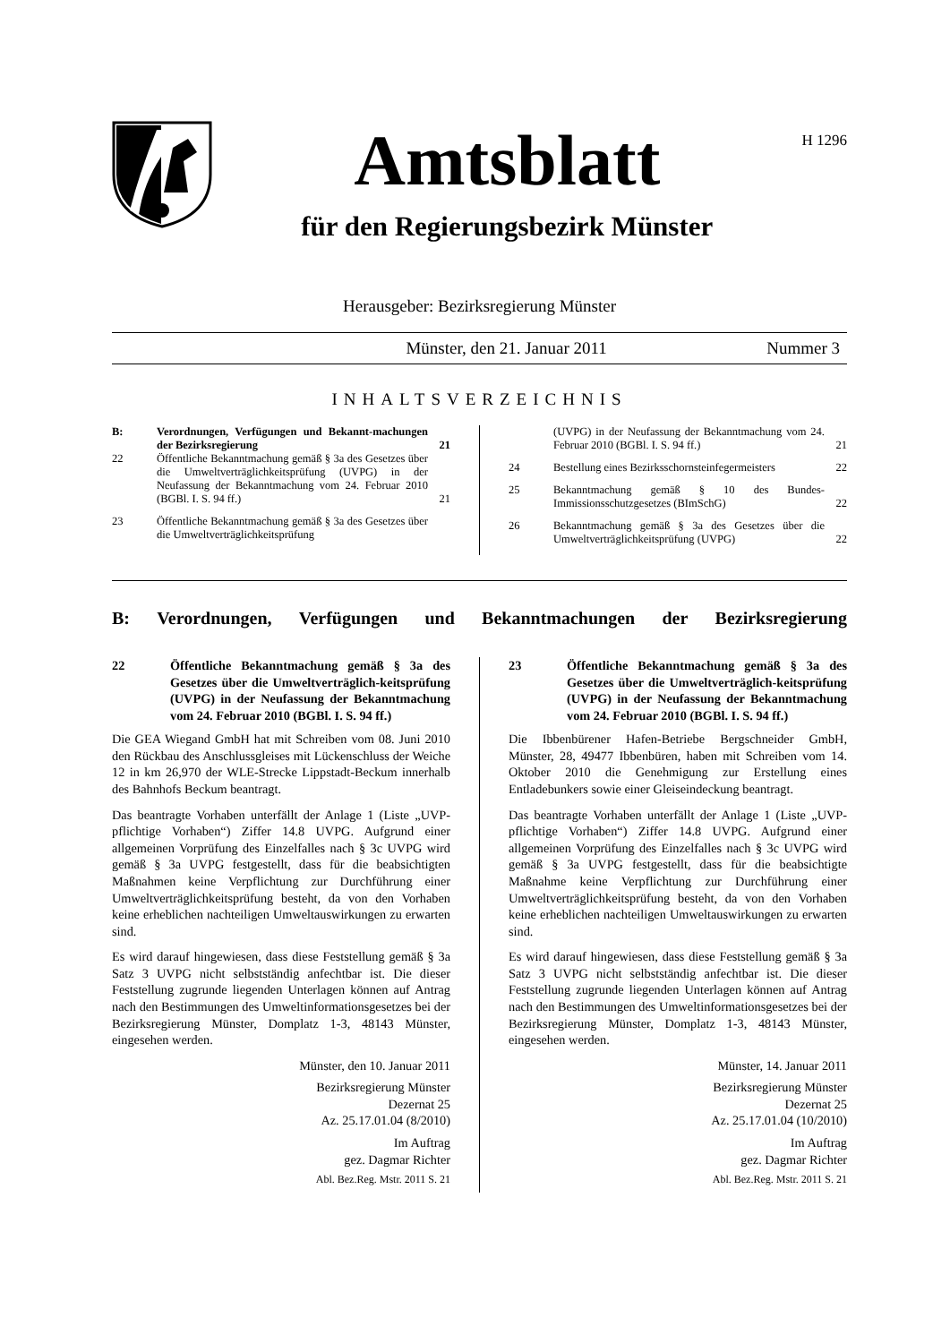Amtsblatt
für den Regierungsbezirk Münster
H 1296
Herausgeber: Bezirksregierung Münster
Münster, den 21. Januar 2011 Nummer 3
INHALTSVERZEICHNIS
B: Verordnungen, Verfügungen und Bekannt-machungen der Bezirksregierung 21
22 Öffentliche Bekanntmachung gemäß § 3a des Gesetzes über die Umweltverträglichkeitsprüfung (UVPG) in der Neufassung der Bekanntmachung vom 24. Februar 2010 (BGBl. I. S. 94 ff.) 21
23 Öffentliche Bekanntmachung gemäß § 3a des Gesetzes über die Umweltverträglichkeitsprüfung
(UVPG) in der Neufassung der Bekanntmachung vom 24. Februar 2010 (BGBl. I. S. 94 ff.) 21
24 Bestellung eines Bezirksschornsteinfegermeisters 22
25 Bekanntmachung gemäß § 10 des Bundes-Immissionsschutzgesetzes (BImSchG) 22
26 Bekanntmachung gemäß § 3a des Gesetzes über die Umweltverträglichkeitsprüfung (UVPG) 22
B: Verordnungen, Verfügungen und Bekanntmachungen der Bezirksregierung
22 Öffentliche Bekanntmachung gemäß § 3a des Gesetzes über die Umweltverträglich-keitsprüfung (UVPG) in der Neufassung der Bekanntmachung vom 24. Februar 2010 (BGBl. I. S. 94 ff.)
Die GEA Wiegand GmbH hat mit Schreiben vom 08. Juni 2010 den Rückbau des Anschlussgleises mit Lückenschluss der Weiche 12 in km 26,970 der WLE-Strecke Lippstadt-Beckum innerhalb des Bahnhofs Beckum beantragt.
Das beantragte Vorhaben unterfällt der Anlage 1 (Liste „UVP-pflichtige Vorhaben“) Ziffer 14.8 UVPG. Aufgrund einer allgemeinen Vorprüfung des Einzelfalles nach § 3c UVPG wird gemäß § 3a UVPG festgestellt, dass für die beabsichtigten Maßnahmen keine Verpflichtung zur Durchführung einer Umweltverträglichkeitsprüfung besteht, da von den Vorhaben keine erheblichen nachteiligen Umweltauswirkungen zu erwarten sind.
Es wird darauf hingewiesen, dass diese Feststellung gemäß § 3a Satz 3 UVPG nicht selbstständig anfechtbar ist. Die dieser Feststellung zugrunde liegenden Unterlagen können auf Antrag nach den Bestimmungen des Umweltinformationsgesetzes bei der Bezirksregierung Münster, Domplatz 1-3, 48143 Münster, eingesehen werden.
Münster, den 10. Januar 2011
Bezirksregierung Münster
Dezernat 25
Az. 25.17.01.04 (8/2010)
Im Auftrag
gez. Dagmar Richter
Abl. Bez.Reg. Mstr. 2011 S. 21
23 Öffentliche Bekanntmachung gemäß § 3a des Gesetzes über die Umweltverträglich-keitsprüfung (UVPG) in der Neufassung der Bekanntmachung vom 24. Februar 2010 (BGBl. I. S. 94 ff.)
Die Ibbenbürener Hafen-Betriebe Bergschneider GmbH, Münster, 28, 49477 Ibbenbüren, haben mit Schreiben vom 14. Oktober 2010 die Genehmigung zur Erstellung eines Entladebunkers sowie einer Gleiseindeckung beantragt.
Das beantragte Vorhaben unterfällt der Anlage 1 (Liste „UVP-pflichtige Vorhaben“) Ziffer 14.8 UVPG. Aufgrund einer allgemeinen Vorprüfung des Einzelfalles nach § 3c UVPG wird gemäß § 3a UVPG festgestellt, dass für die beabsichtigte Maßnahme keine Verpflichtung zur Durchführung einer Umweltverträglichkeitsprüfung besteht, da von den Vorhaben keine erheblichen nachteiligen Umweltauswirkungen zu erwarten sind.
Es wird darauf hingewiesen, dass diese Feststellung gemäß § 3a Satz 3 UVPG nicht selbstständig anfechtbar ist. Die dieser Feststellung zugrunde liegenden Unterlagen können auf Antrag nach den Bestimmungen des Umweltinformationsgesetzes bei der Bezirksregierung Münster, Domplatz 1-3, 48143 Münster, eingesehen werden.
Münster, 14. Januar 2011
Bezirksregierung Münster
Dezernat 25
Az. 25.17.01.04 (10/2010)
Im Auftrag
gez. Dagmar Richter
Abl. Bez.Reg. Mstr. 2011 S. 21